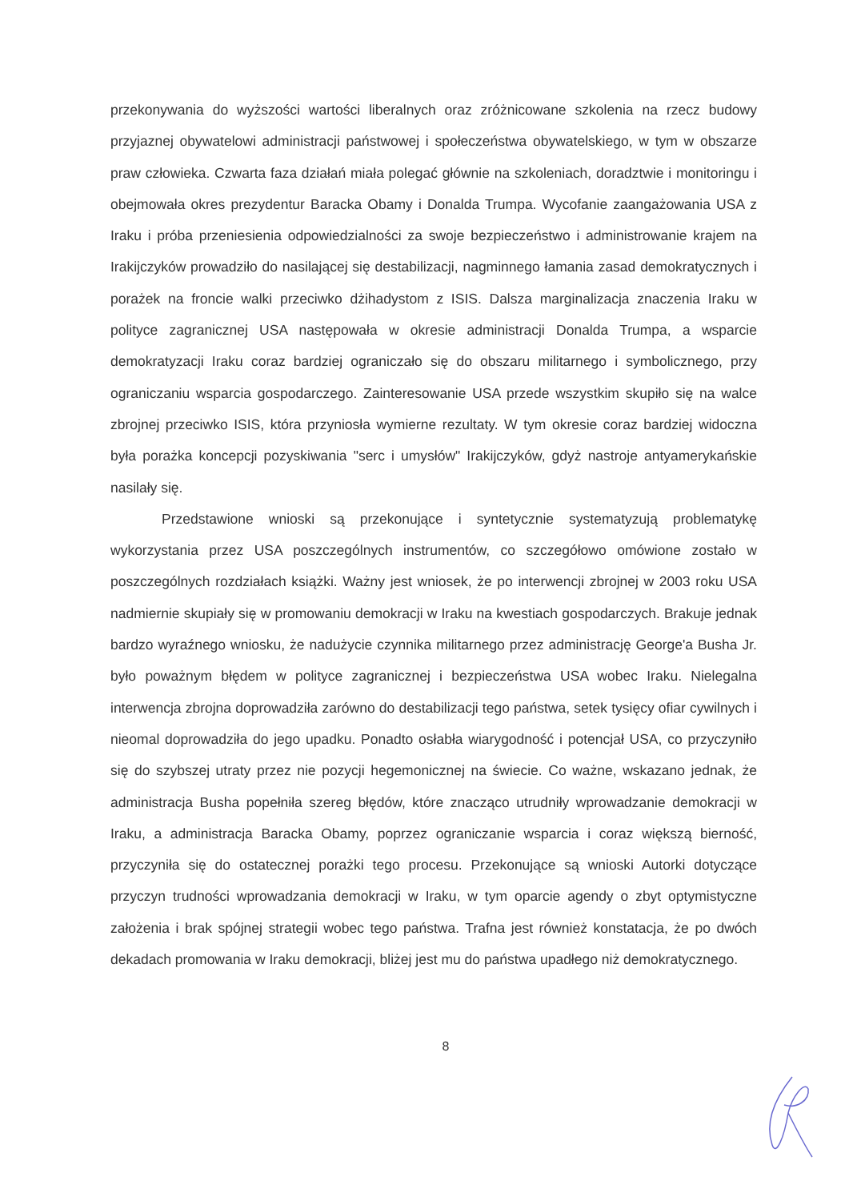przekonywania do wyższości wartości liberalnych oraz zróżnicowane szkolenia na rzecz budowy przyjaznej obywatelowi administracji państwowej i społeczeństwa obywatelskiego, w tym w obszarze praw człowieka. Czwarta faza działań miała polegać głównie na szkoleniach, doradztwie i monitoringu i obejmowała okres prezydentur Baracka Obamy i Donalda Trumpa. Wycofanie zaangażowania USA z Iraku i próba przeniesienia odpowiedzialności za swoje bezpieczeństwo i administrowanie krajem na Irakijczyków prowadziło do nasilającej się destabilizacji, nagminnego łamania zasad demokratycznych i porażek na froncie walki przeciwko dżihadystom z ISIS. Dalsza marginalizacja znaczenia Iraku w polityce zagranicznej USA następowała w okresie administracji Donalda Trumpa, a wsparcie demokratyzacji Iraku coraz bardziej ograniczało się do obszaru militarnego i symbolicznego, przy ograniczaniu wsparcia gospodarczego. Zainteresowanie USA przede wszystkim skupiło się na walce zbrojnej przeciwko ISIS, która przyniosła wymierne rezultaty. W tym okresie coraz bardziej widoczna była porażka koncepcji pozyskiwania "serc i umysłów" Irakijczyków, gdyż nastroje antyamerykańskie nasilały się.
Przedstawione wnioski są przekonujące i syntetycznie systematyzują problematykę wykorzystania przez USA poszczególnych instrumentów, co szczegółowo omówione zostało w poszczególnych rozdziałach książki. Ważny jest wniosek, że po interwencji zbrojnej w 2003 roku USA nadmiernie skupiały się w promowaniu demokracji w Iraku na kwestiach gospodarczych. Brakuje jednak bardzo wyraźnego wniosku, że nadużycie czynnika militarnego przez administrację George'a Busha Jr. było poważnym błędem w polityce zagranicznej i bezpieczeństwa USA wobec Iraku. Nielegalna interwencja zbrojna doprowadziła zarówno do destabilizacji tego państwa, setek tysięcy ofiar cywilnych i nieomal doprowadziła do jego upadku. Ponadto osłabła wiarygodność i potencjał USA, co przyczyniło się do szybszej utraty przez nie pozycji hegemonicznej na świecie. Co ważne, wskazano jednak, że administracja Busha popełniła szereg błędów, które znacząco utrudniły wprowadzanie demokracji w Iraku, a administracja Baracka Obamy, poprzez ograniczanie wsparcia i coraz większą bierność, przyczyniła się do ostatecznej porażki tego procesu. Przekonujące są wnioski Autorki dotyczące przyczyn trudności wprowadzania demokracji w Iraku, w tym oparcie agendy o zbyt optymistyczne założenia i brak spójnej strategii wobec tego państwa. Trafna jest również konstatacja, że po dwóch dekadach promowania w Iraku demokracji, bliżej jest mu do państwa upadłego niż demokratycznego.
8